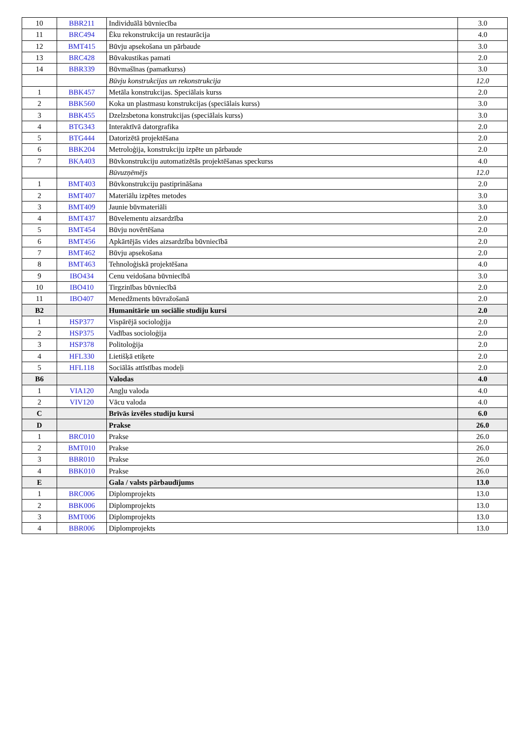| 10 | BBR211 | Individuālā būvniecība | 3.0 |
| 11 | BRC494 | Ēku rekonstrukcija un restaurācija | 4.0 |
| 12 | BMT415 | Būvju apsekošana un pārbaude | 3.0 |
| 13 | BRC428 | Būvakustikas pamati | 2.0 |
| 14 | BBR339 | Būvmašīnas (pamatkurss) | 3.0 |
| | | Būvju konstrukcijas un rekonstrukcija | 12.0 |
| 1 | BBK457 | Metāla konstrukcijas. Speciālais kurss | 2.0 |
| 2 | BBK560 | Koka un plastmasu konstrukcijas (speciālais kurss) | 3.0 |
| 3 | BBK455 | Dzelzsbetona konstrukcijas (speciālais kurss) | 3.0 |
| 4 | BTG343 | Interaktīvā datorgrafika | 2.0 |
| 5 | BTG444 | Datorizētā projektēšana | 2.0 |
| 6 | BBK204 | Metroloģija, konstrukciju izpēte un pārbaude | 2.0 |
| 7 | BKA403 | Būvkonstrukciju automatizētās projektēšanas speckurss | 4.0 |
| | | Būvuzņēmējs | 12.0 |
| 1 | BMT403 | Būvkonstrukciju pastiprināšana | 2.0 |
| 2 | BMT407 | Materiālu izpētes metodes | 3.0 |
| 3 | BMT409 | Jaunie būvmateriāli | 3.0 |
| 4 | BMT437 | Būvelementu aizsardzība | 2.0 |
| 5 | BMT454 | Būvju novērtēšana | 2.0 |
| 6 | BMT456 | Apkārtējās vides aizsardzība būvniecībā | 2.0 |
| 7 | BMT462 | Būvju apsekošana | 2.0 |
| 8 | BMT463 | Tehnoloģiskā projektēšana | 4.0 |
| 9 | IBO434 | Cenu veidošana būvniecībā | 3.0 |
| 10 | IBO410 | Tirgzinības būvniecībā | 2.0 |
| 11 | IBO407 | Menedžments būvražošanā | 2.0 |
| B2 | | Humanitārie un sociālie studiju kursi | 2.0 |
| 1 | HSP377 | Vispārējā socioloģija | 2.0 |
| 2 | HSP375 | Vadības socioloģija | 2.0 |
| 3 | HSP378 | Politoloģija | 2.0 |
| 4 | HFL330 | Lietišķā etiķete | 2.0 |
| 5 | HFL118 | Sociālās attīstības modeļi | 2.0 |
| B6 | | Valodas | 4.0 |
| 1 | VIA120 | Angļu valoda | 4.0 |
| 2 | VIV120 | Vācu valoda | 4.0 |
| C | | Brīvās izvēles studiju kursi | 6.0 |
| D | | Prakse | 26.0 |
| 1 | BRC010 | Prakse | 26.0 |
| 2 | BMT010 | Prakse | 26.0 |
| 3 | BBR010 | Prakse | 26.0 |
| 4 | BBK010 | Prakse | 26.0 |
| E | | Gala / valsts pārbaudījums | 13.0 |
| 1 | BRC006 | Diplomprojekts | 13.0 |
| 2 | BBK006 | Diplomprojekts | 13.0 |
| 3 | BMT006 | Diplomprojekts | 13.0 |
| 4 | BBR006 | Diplomprojekts | 13.0 |